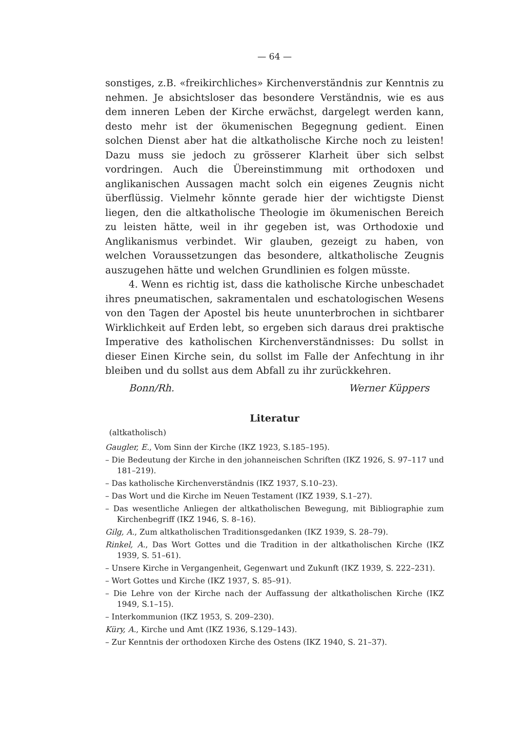— 64 —
sonstiges, z.B. «freikirchliches» Kirchenverständnis zur Kenntnis zu nehmen. Je absichtsloser das besondere Verständnis, wie es aus dem inneren Leben der Kirche erwächst, dargelegt werden kann, desto mehr ist der ökumenischen Begegnung gedient. Einen solchen Dienst aber hat die altkatholische Kirche noch zu leisten! Dazu muss sie jedoch zu grösserer Klarheit über sich selbst vordringen. Auch die Übereinstimmung mit orthodoxen und anglikanischen Aussagen macht solch ein eigenes Zeugnis nicht überflüssig. Vielmehr könnte gerade hier der wichtigste Dienst liegen, den die altkatholische Theologie im ökumenischen Bereich zu leisten hätte, weil in ihr gegeben ist, was Orthodoxie und Anglikanismus verbindet. Wir glauben, gezeigt zu haben, von welchen Voraussetzungen das besondere, altkatholische Zeugnis auszugehen hätte und welchen Grundlinien es folgen müsste.
4. Wenn es richtig ist, dass die katholische Kirche unbeschadet ihres pneumatischen, sakramentalen und eschatologischen Wesens von den Tagen der Apostel bis heute ununterbrochen in sichtbarer Wirklichkeit auf Erden lebt, so ergeben sich daraus drei praktische Imperative des katholischen Kirchenverständnisses: Du sollst in dieser Einen Kirche sein, du sollst im Falle der Anfechtung in ihr bleiben und du sollst aus dem Abfall zu ihr zurückkehren.
Bonn/Rh. Werner Küppers
Literatur
(altkatholisch)
Gaugler, E., Vom Sinn der Kirche (IKZ 1923, S.185–195).
– Die Bedeutung der Kirche in den johanneischen Schriften (IKZ 1926, S. 97–117 und 181–219).
– Das katholische Kirchenverständnis (IKZ 1937, S.10–23).
– Das Wort und die Kirche im Neuen Testament (IKZ 1939, S.1–27).
– Das wesentliche Anliegen der altkatholischen Bewegung, mit Bibliographie zum Kirchenbegriff (IKZ 1946, S. 8–16).
Gilg, A., Zum altkatholischen Traditionsgedanken (IKZ 1939, S. 28–79).
Rinkel, A., Das Wort Gottes und die Tradition in der altkatholischen Kirche (IKZ 1939, S. 51–61).
– Unsere Kirche in Vergangenheit, Gegenwart und Zukunft (IKZ 1939, S. 222–231).
– Wort Gottes und Kirche (IKZ 1937, S. 85–91).
– Die Lehre von der Kirche nach der Auffassung der altkatholischen Kirche (IKZ 1949, S.1–15).
– Interkommunion (IKZ 1953, S. 209–230).
Küry, A., Kirche und Amt (IKZ 1936, S.129–143).
– Zur Kenntnis der orthodoxen Kirche des Ostens (IKZ 1940, S. 21–37).